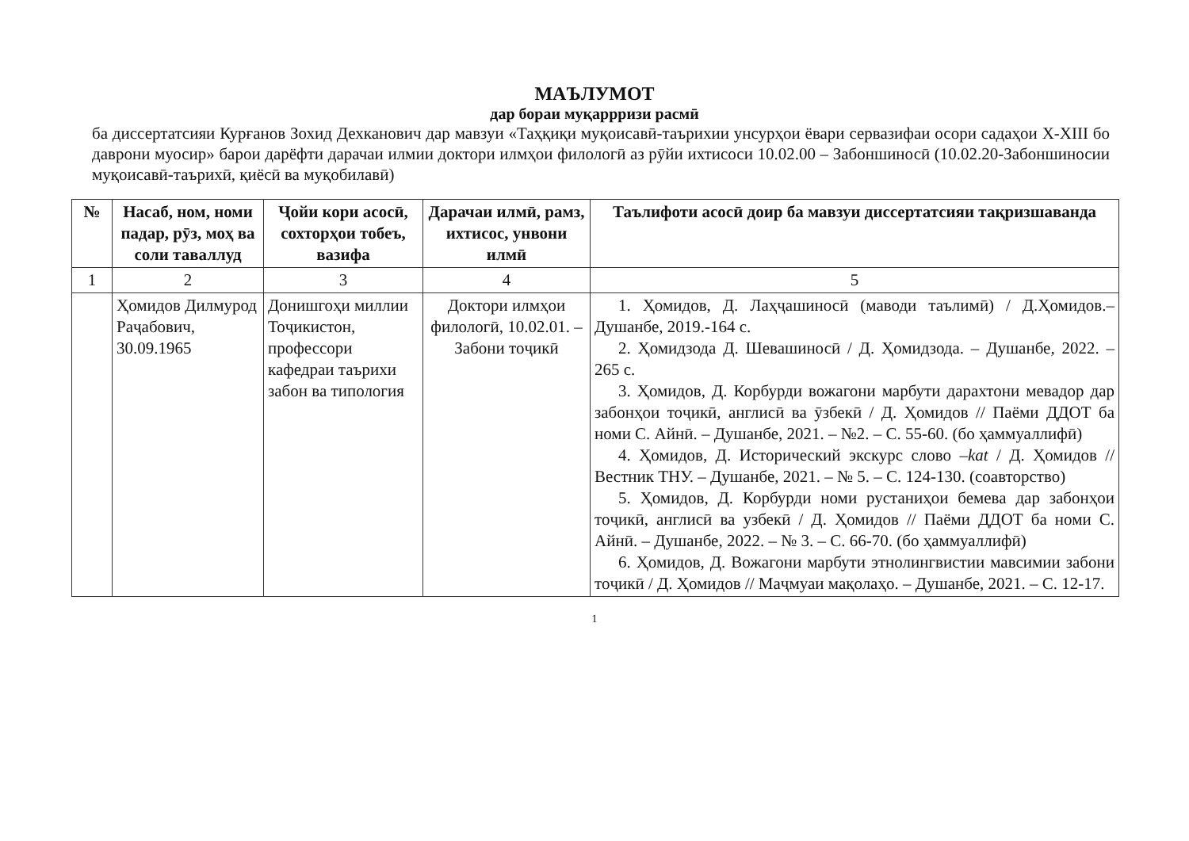МАЪЛУМОТ
дар бораи муқаррризи расмӣ
ба диссертатсияи Курғанов Зохид Дехканович дар мавзуи «Таҳқиқи муқоисавӣ-таърихии унсурҳои ёвари сервазифаи осори садаҳои X-XIII бо даврони муосир» барои дарёфти дарачаи илмии доктори илмҳои филологӣ аз рӯйи ихтисоси 10.02.00 – Забоншиносӣ (10.02.20-Забоншиносии муқоисавӣ-таърихӣ, қиёсӣ ва муқобилавӣ)
| № | Насаб, ном, номи падар, рӯз, моҳ ва соли таваллуд | Ҷойи кори асосӣ, сохторҳои тобеъ, вазифа | Дарачаи илмӣ, рамз, ихтисос, унвони илмӣ | Таълифоти асосӣ доир ба мавзуи диссертатсияи тақризшаванда |
| --- | --- | --- | --- | --- |
| 1 | 2 | 3 | 4 | 5 |
| | Ҳомидов Дилмурод Раҷабович, 30.09.1965 | Донишгоҳи миллии Тоҷикистон, профессори кафедраи таърихи забон ва типология | Доктори илмҳои филологӣ, 10.02.01. – Забони тоҷикӣ | 1. Ҳомидов, Д. Лаҳҷашиносӣ (маводи таълимӣ) / Д.Ҳомидов.–Душанбе, 2019.-164 с. 2. Ҳомидзода Д. Шевашиносӣ / Д. Ҳомидзода. – Душанбе, 2022. – 265 с. 3. Ҳомидов, Д. Корбурди вожагони марбути дарахтони мевадор дар забонҳои тоҷикӣ, англисӣ ва ӯзбекӣ / Д. Ҳомидов // Паёми ДДОТ ба номи С. Айнӣ. – Душанбе, 2021. – №2. – С. 55-60. (бо ҳаммуаллифӣ) 4. Ҳомидов, Д. Исторический экскурс слово – kat / Д. Ҳомидов // Вестник ТНУ. – Душанбе, 2021. – № 5. – С. 124-130. (соавторство) 5. Ҳомидов, Д. Корбурди номи рустаниҳои бемева дар забонҳои тоҷикӣ, англисӣ ва узбекӣ / Д. Ҳомидов // Паёми ДДОТ ба номи С. Айнӣ. – Душанбе, 2022. – № 3. – С. 66-70. (бо ҳаммуаллифӣ) 6. Ҳомидов, Д. Вожагони марбути этнолингвистии мавсимии забони тоҷикӣ / Д. Ҳомидов // Маҷмуаи мақолаҳо. – Душанбе, 2021. – С. 12-17. |
1